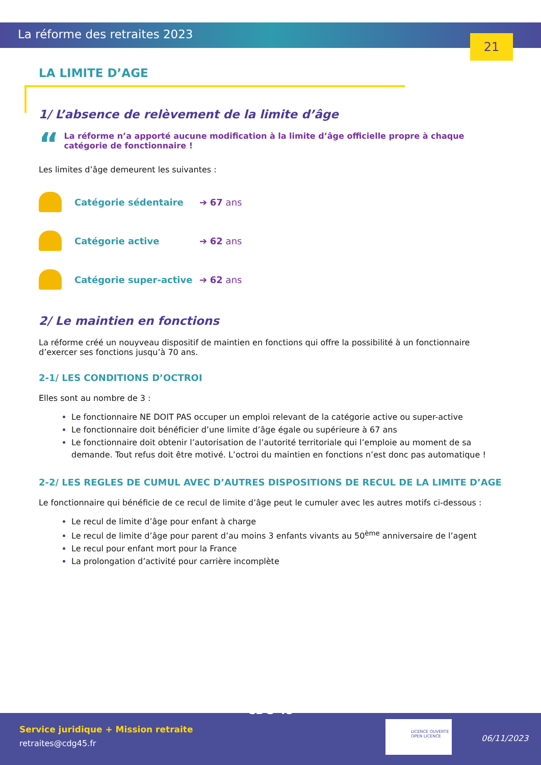La réforme des retraites 2023 21
LA LIMITE D’AGE
1/ L’absence de relèvement de la limite d’âge
“
La réforme n’a apporté aucune modification à la limite d’âge officielle propre à chaque catégorie de fonctionnaire !
Les limites d’âge demeurent les suivantes :
Catégorie sédentaire ➔ 67 ans
Catégorie active ➔ 62 ans
Catégorie super-active ➔ 62 ans
2/ Le maintien en fonctions
La réforme créé un nouyveau dispositif de maintien en fonctions qui offre la possibilité à un fonctionnaire d’exercer ses fonctions jusqu’à 70 ans.
2-1/ LES CONDITIONS D’OCTROI
Elles sont au nombre de 3 :
Le fonctionnaire NE DOIT PAS occuper un emploi relevant de la catégorie active ou super-active
Le fonctionnaire doit bénéficier d’une limite d’âge égale ou supérieure à 67 ans
Le fonctionnaire doit obtenir l’autorisation de l’autorité territoriale qui l’emploie au moment de sa demande. Tout refus doit être motivé. L’octroi du maintien en fonctions n’est donc pas automatique !
2-2/ LES REGLES DE CUMUL AVEC D’AUTRES DISPOSITIONS DE RECUL DE LA LIMITE D’AGE
Le fonctionnaire qui bénéficie de ce recul de limite d’âge peut le cumuler avec les autres motifs ci-dessous :
Le recul de limite d’âge pour enfant à charge
Le recul de limite d’âge pour parent d’au moins 3 enfants vivants au 50<sup>ème</sup> anniversaire de l’agent
Le recul pour enfant mort pour la France
La prolongation d’activité pour carrière incomplète
Service juridique + Mission retraite
retraites@cdg45.fr
CDG 45
LICENCE OUVERTE
OPEN LICENCE
06/11/2023